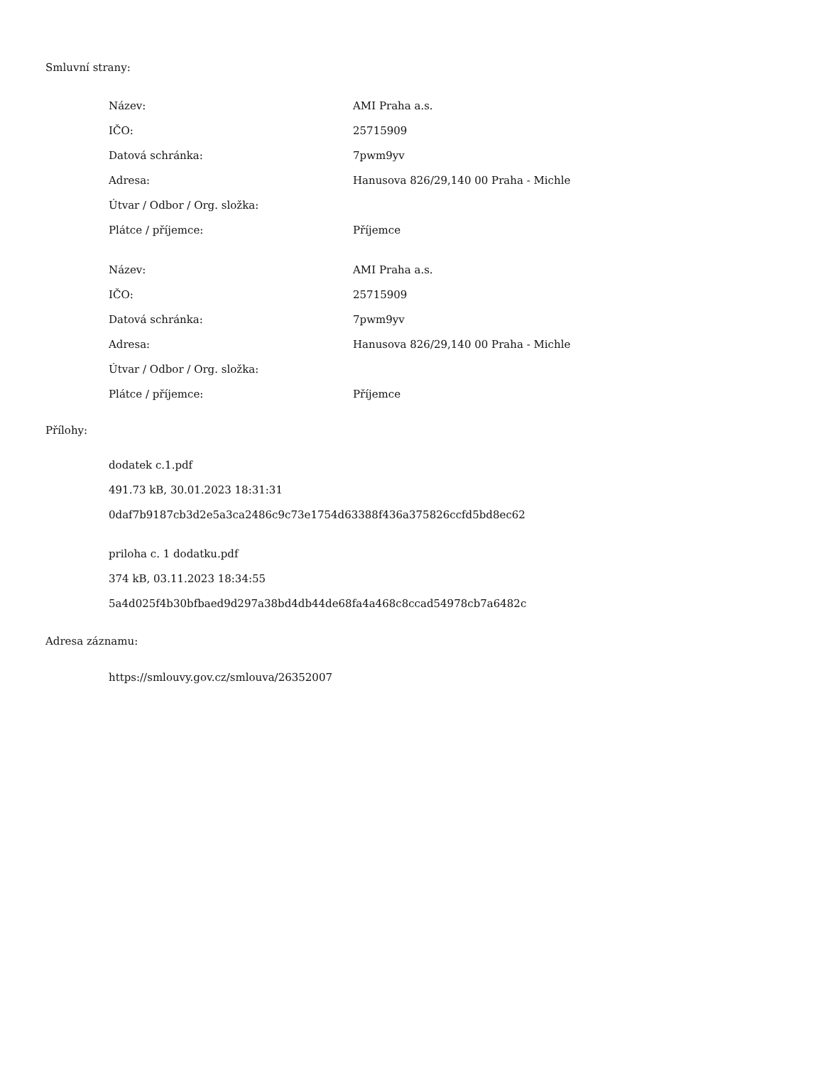Smluvní strany:
| Název: | AMI Praha a.s. |
| IČO: | 25715909 |
| Datová schránka: | 7pwm9yv |
| Adresa: | Hanusova 826/29,140 00 Praha - Michle |
| Útvar / Odbor / Org. složka: | |
| Plátce / příjemce: | Příjemce |
| Název: | AMI Praha a.s. |
| IČO: | 25715909 |
| Datová schránka: | 7pwm9yv |
| Adresa: | Hanusova 826/29,140 00 Praha - Michle |
| Útvar / Odbor / Org. složka: | |
| Plátce / příjemce: | Příjemce |
Přílohy:
dodatek c.1.pdf
491.73 kB, 30.01.2023 18:31:31
0daf7b9187cb3d2e5a3ca2486c9c73e1754d63388f436a375826ccfd5bd8ec62
priloha c. 1 dodatku.pdf
374 kB, 03.11.2023 18:34:55
5a4d025f4b30bfbaed9d297a38bd4db44de68fa4a468c8ccad54978cb7a6482c
Adresa záznamu:
https://smlouvy.gov.cz/smlouva/26352007